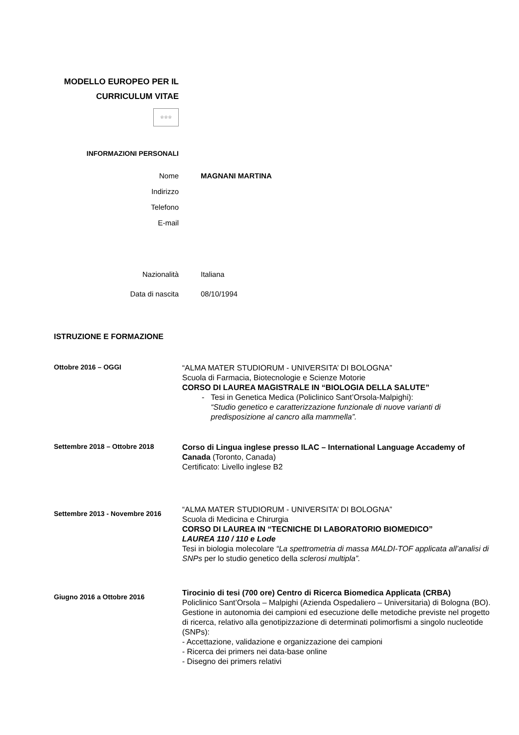MODELLO EUROPEO PER IL
CURRICULUM VITAE
☆☆☆
INFORMAZIONI PERSONALI
Nome MAGNANI MARTINA
Indirizzo
Telefono
E-mail
Nazionalità Italiana
Data di nascita 08/10/1994
ISTRUZIONE E FORMAZIONE
Ottobre 2016 – OGGI
“ALMA MATER STUDIORUM - UNIVERSITA’ DI BOLOGNA”
Scuola di Farmacia, Biotecnologie e Scienze Motorie
CORSO DI LAUREA MAGISTRALE IN “BIOLOGIA DELLA SALUTE”
- Tesi in Genetica Medica (Policlinico Sant’Orsola-Malpighi):
“Studio genetico e caratterizzazione funzionale di nuove varianti di predisposizione al cancro alla mammella”.
Settembre 2018 – Ottobre 2018
Corso di Lingua inglese presso ILAC – International Language Accademy of Canada (Toronto, Canada)
Certificato: Livello inglese B2
Settembre 2013 - Novembre 2016
“ALMA MATER STUDIORUM - UNIVERSITA’ DI BOLOGNA”
Scuola di Medicina e Chirurgia
CORSO DI LAUREA IN “TECNICHE DI LABORATORIO BIOMEDICO”
LAUREA 110 / 110 e Lode
Tesi in biologia molecolare “La spettrometria di massa MALDI-TOF applicata all’analisi di SNPs per lo studio genetico della sclerosi multipla”.
Giugno 2016 a Ottobre 2016
Tirocinio di tesi (700 ore) Centro di Ricerca Biomedica Applicata (CRBA)
Policlinico Sant’Orsola – Malpighi (Azienda Ospedaliero – Universitaria) di Bologna (BO).
Gestione in autonomia dei campioni ed esecuzione delle metodiche previste nel progetto di ricerca, relativo alla genotipizzazione di determinati polimorfismi a singolo nucleotide (SNPs):
- Accettazione, validazione e organizzazione dei campioni
- Ricerca dei primers nei data-base online
- Disegno dei primers relativi